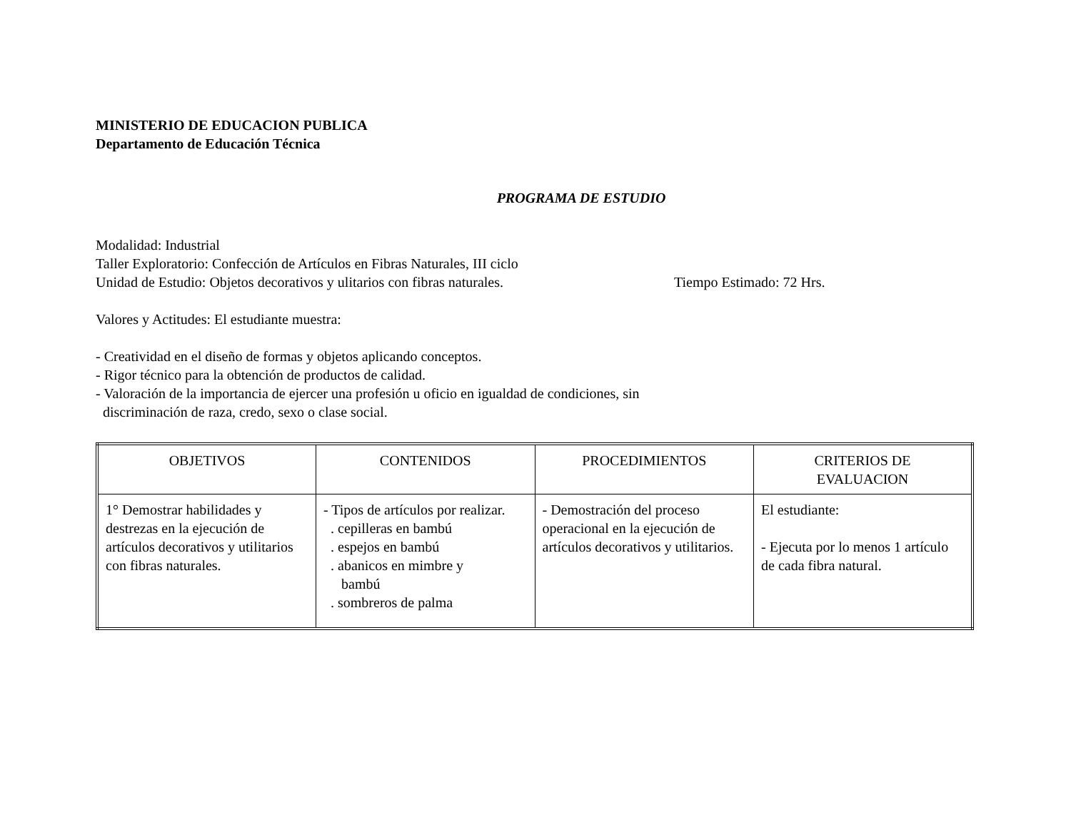MINISTERIO DE EDUCACION PUBLICA
Departamento de Educación Técnica
PROGRAMA DE ESTUDIO
Modalidad: Industrial
Taller Exploratorio: Confección de Artículos en Fibras Naturales, III ciclo
Unidad de Estudio: Objetos decorativos y ulitarios con fibras naturales.
Tiempo Estimado: 72 Hrs.
Valores y Actitudes: El estudiante muestra:
- Creatividad en el diseño de formas y objetos aplicando conceptos.
- Rigor técnico para la obtención de productos de calidad.
- Valoración de la importancia de ejercer una profesión u oficio en igualdad de condiciones, sin
discriminación de raza, credo, sexo o clase social.
| OBJETIVOS | CONTENIDOS | PROCEDIMIENTOS | CRITERIOS DE EVALUACION |
| --- | --- | --- | --- |
| 1° Demostrar habilidades y destrezas en la ejecución de artículos decorativos y utilitarios con fibras naturales. | - Tipos de artículos por realizar. . cepilleras en bambú . espejos en bambú . abanicos en mimbre y bambú . sombreros de palma | - Demostración del proceso operacional en la ejecución de artículos decorativos y utilitarios. | El estudiante: - Ejecuta por lo menos 1 artículo de cada fibra natural. |